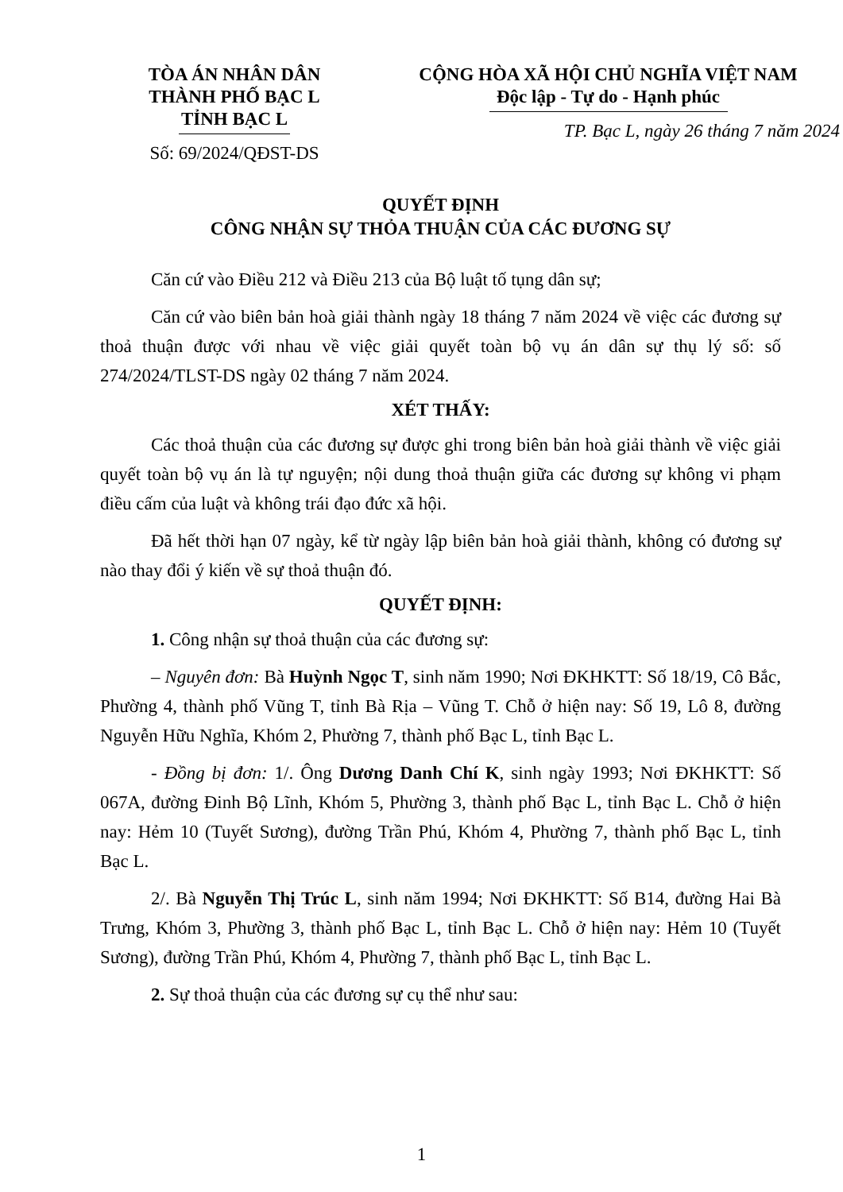TÒA ÁN NHÂN DÂN
THÀNH PHỐ BẠC L
TỈNH BẠC L
Số: 69/2024/QĐST-DS
CỘNG HÒA XÃ HỘI CHỦ NGHĨA VIỆT NAM
Độc lập - Tự do - Hạnh phúc
TP. Bạc L, ngày 26 tháng 7 năm 2024
QUYẾT ĐỊNH
CÔNG NHẬN SỰ THỎA THUẬN CỦA CÁC ĐƯƠNG SỰ
Căn cứ vào Điều 212 và Điều 213 của Bộ luật tố tụng dân sự;
Căn cứ vào biên bản hoà giải thành ngày 18 tháng 7 năm 2024 về việc các đương sự thoả thuận được với nhau về việc giải quyết toàn bộ vụ án dân sự thụ lý số: số 274/2024/TLST-DS ngày 02 tháng 7 năm 2024.
XÉT THẤY:
Các thoả thuận của các đương sự được ghi trong biên bản hoà giải thành về việc giải quyết toàn bộ vụ án là tự nguyện; nội dung thoả thuận giữa các đương sự không vi phạm điều cấm của luật và không trái đạo đức xã hội.
Đã hết thời hạn 07 ngày, kể từ ngày lập biên bản hoà giải thành, không có đương sự nào thay đổi ý kiến về sự thoả thuận đó.
QUYẾT ĐỊNH:
1. Công nhận sự thoả thuận của các đương sự:
– Nguyên đơn: Bà Huỳnh Ngọc T, sinh năm 1990; Nơi ĐKHKTT: Số 18/19, Cô Bắc, Phường 4, thành phố Vũng T, tỉnh Bà Rịa – Vũng T. Chỗ ở hiện nay: Số 19, Lô 8, đường Nguyễn Hữu Nghĩa, Khóm 2, Phường 7, thành phố Bạc L, tỉnh Bạc L.
- Đồng bị đơn: 1/. Ông Dương Danh Chí K, sinh ngày 1993; Nơi ĐKHKTT: Số 067A, đường Đinh Bộ Lĩnh, Khóm 5, Phường 3, thành phố Bạc L, tỉnh Bạc L. Chỗ ở hiện nay: Hẻm 10 (Tuyết Sương), đường Trần Phú, Khóm 4, Phường 7, thành phố Bạc L, tỉnh Bạc L.
2/. Bà Nguyễn Thị Trúc L, sinh năm 1994; Nơi ĐKHKTT: Số B14, đường Hai Bà Trưng, Khóm 3, Phường 3, thành phố Bạc L, tỉnh Bạc L. Chỗ ở hiện nay: Hẻm 10 (Tuyết Sương), đường Trần Phú, Khóm 4, Phường 7, thành phố Bạc L, tỉnh Bạc L.
2. Sự thoả thuận của các đương sự cụ thể như sau:
1